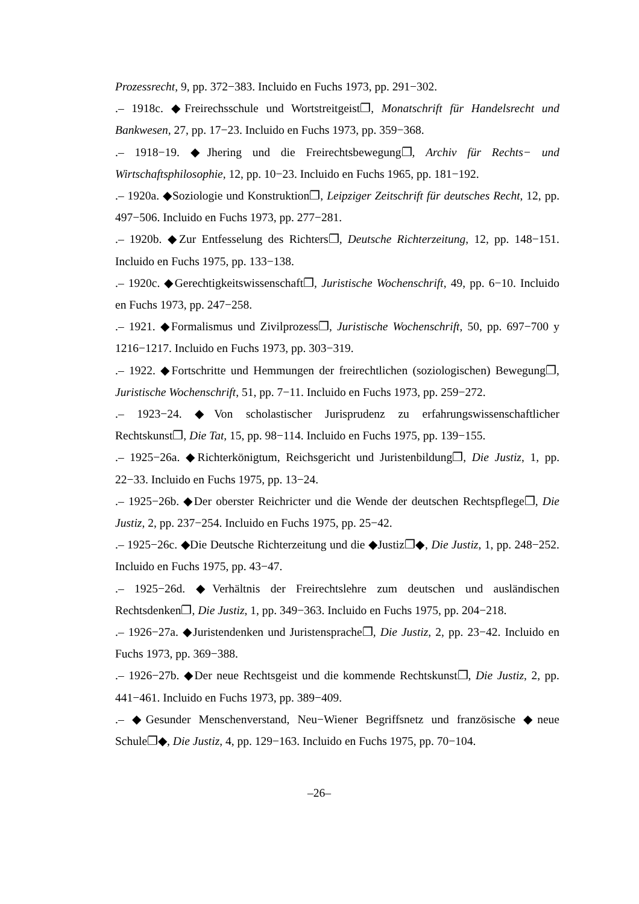Prozessrecht, 9, pp. 372−383. Incluido en Fuchs 1973, pp. 291−302.
.– 1918c. ◆Freirechsschule und Wortstreitgeist❐, Monatschrift für Handelsrecht und Bankwesen, 27, pp. 17−23. Incluido en Fuchs 1973, pp. 359−368.
.– 1918−19. ◆Jhering und die Freirechtsbewegung❐, Archiv für Rechts− und Wirtschaftsphilosophie, 12, pp. 10−23. Incluido en Fuchs 1965, pp. 181−192.
.– 1920a. ◆Soziologie und Konstruktion❐, Leipziger Zeitschrift für deutsches Recht, 12, pp. 497−506. Incluido en Fuchs 1973, pp. 277−281.
.– 1920b. ◆Zur Entfesselung des Richters❐, Deutsche Richterzeitung, 12, pp. 148−151. Incluido en Fuchs 1975, pp. 133−138.
.– 1920c. ◆Gerechtigkeitswissenschaft❐, Juristische Wochenschrift, 49, pp. 6−10. Incluido en Fuchs 1973, pp. 247−258.
.– 1921. ◆Formalismus und Zivilprozess❐, Juristische Wochenschrift, 50, pp. 697−700 y 1216−1217. Incluido en Fuchs 1973, pp. 303−319.
.– 1922. ◆Fortschritte und Hemmungen der freirechtlichen (soziologischen) Bewegung❐, Juristische Wochenschrift, 51, pp. 7−11. Incluido en Fuchs 1973, pp. 259−272.
.– 1923−24. ◆Von scholastischer Jurisprudenz zu erfahrungswissenschaftlicher Rechtskunst❐, Die Tat, 15, pp. 98−114. Incluido en Fuchs 1975, pp. 139−155.
.– 1925−26a. ◆Richterkönigtum, Reichsgericht und Juristenbildung❐, Die Justiz, 1, pp. 22−33. Incluido en Fuchs 1975, pp. 13−24.
.– 1925−26b. ◆Der oberster Reichricter und die Wende der deutschen Rechtspflege❐, Die Justiz, 2, pp. 237−254. Incluido en Fuchs 1975, pp. 25−42.
.– 1925−26c. ◆Die Deutsche Richterzeitung und die ◆Justiz❐◆, Die Justiz, 1, pp. 248−252. Incluido en Fuchs 1975, pp. 43−47.
.– 1925−26d. ◆Verhältnis der Freirechtslehre zum deutschen und ausländischen Rechtsdenken❐, Die Justiz, 1, pp. 349−363. Incluido en Fuchs 1975, pp. 204−218.
.– 1926−27a. ◆Juristendenken und Juristensprache❐, Die Justiz, 2, pp. 23−42. Incluido en Fuchs 1973, pp. 369−388.
.– 1926−27b. ◆Der neue Rechtsgeist und die kommende Rechtskunst❐, Die Justiz, 2, pp. 441−461. Incluido en Fuchs 1973, pp. 389−409.
.– ◆Gesunder Menschenverstand, Neu−Wiener Begriffsnetz und französische ◆neue Schule❐◆, Die Justiz, 4, pp. 129−163. Incluido en Fuchs 1975, pp. 70−104.
–26–